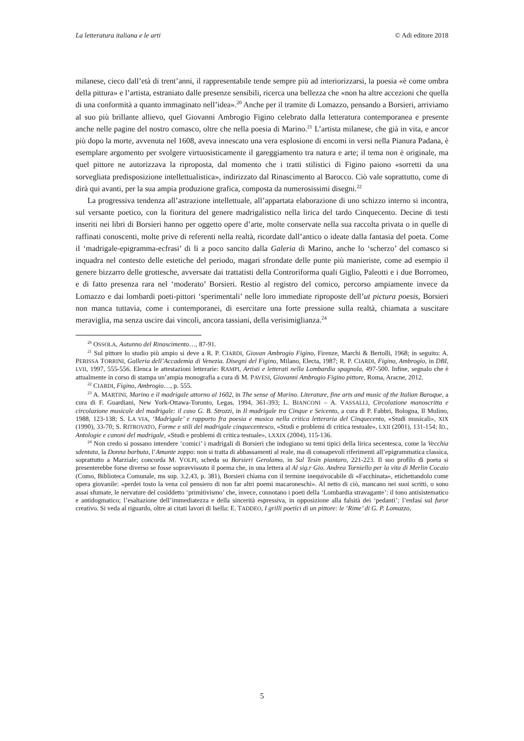La letteratura italiana e le arti © Adi editore 2018
milanese, cieco dall’età di trent’anni, il rappresentabile tende sempre più ad interiorizzarsi, la poesia «è come ombra della pittura» e l’artista, estraniato dalle presenze sensibili, ricerca una bellezza che «non ha altre accezioni che quella di una conformità a quanto immaginato nell’idea».<sup>20</sup> Anche per il tramite di Lomazzo, pensando a Borsieri, arriviamo al suo più brillante allievo, quel Giovanni Ambrogio Figino celebrato dalla letteratura contemporanea e presente anche nelle pagine del nostro comasco, oltre che nella poesia di Marino.<sup>21</sup> L’artista milanese, che già in vita, e ancor più dopo la morte, avvenuta nel 1608, aveva innescato una vera esplosione di encomi in versi nella Pianura Padana, è esemplare argomento per svolgere virtuosisticamente il gareggiamento tra natura e arte; il tema non è originale, ma quel pittore ne autorizzava la riproposta, dal momento che i tratti stilistici di Figino paiono «sorretti da una sorvegliata predisposizione intellettualistica», indirizzato dal Rinascimento al Barocco. Ciò vale soprattutto, come di dirà qui avanti, per la sua ampia produzione grafica, composta da numerosissimi disegni.<sup>22</sup>
La progressiva tendenza all’astrazione intellettuale, all’appartata elaborazione di uno schizzo interno si incontra, sul versante poetico, con la fioritura del genere madrigalistico nella lirica del tardo Cinquecento. Decine di testi inseriti nei libri di Borsieri hanno per oggetto opere d’arte, molte conservate nella sua raccolta privata o in quelle di raffinati conoscenti, molte prive di referenti nella realtà, ricordate dall’antico o ideate dalla fantasia del poeta. Come il ‘madrigale-epigramma-ecfrasi’ di lì a poco sancito dalla Galeria di Marino, anche lo ‘scherzo’ del comasco si inquadra nel contesto delle estetiche del periodo, magari sfrondate delle punte più manieriste, come ad esempio il genere bizzarro delle grottesche, avversate dai trattatisti della Controriforma quali Giglio, Paleotti e i due Borromeo, e di fatto presenza rara nel ‘moderato’ Borsieri. Restio al registro del comico, percorso ampiamente invece da Lomazzo e dai lombardi poeti-pittori ‘sperimentali’ nelle loro immediate riproposte dell’ut pictura poesis, Borsieri non manca tuttavia, come i contemporanei, di esercitare una forte pressione sulla realtà, chiamata a suscitare meraviglia, ma senza uscire dai vincoli, ancora tassiani, della verisimiglianza.<sup>24</sup>
<sup>20</sup> OSSOLA, Autunno del Rinascimento…, 87-91.
<sup>21</sup> Sul pittore lo studio più ampio si deve a R. P. CIARDI, Giovan Ambrogio Figino, Firenze, Marchi & Bertolli, 1968; in seguito: A. PERISSA TORRINI, Galleria dell’Accademia di Venezia. Disegni del Figino, Milano, Electa, 1987; R. P. CIARDI, Figino, Ambrogio, in DBI, LVII, 1997, 555-556. Elenca le attestazioni letterarie: RAMPI, Artisti e letterati nella Lombardia spagnola, 497-500. Infine, segnalo che è attualmente in corso di stampa un’ampia monografia a cura di M. PAVESI, Giovanni Ambrogio Figino pittore, Roma, Aracne, 2012.
<sup>22</sup> CIARDI, Figino, Ambrogio…, p. 555.
<sup>23</sup> A. MARTINI, Marino e il madrigale attorno al 1602, in The sense of Marino. Literature, fine arts and music of the Italian Baroque, a cura di F. Guardiani, New York-Ottawa-Toronto, Legas, 1994, 361-393; L. BIANCONI – A. VASSALLI, Circolazione manoscritta e circolazione musicale del madrigale: il caso G. B. Strozzi, in Il madrigale tra Cinque e Seicento, a cura di P. Fabbri, Bologna, Il Mulino, 1988, 123-138; S. LA VIA, ‘Madrigale’ e rapporto fra poesia e musica nella critica letteraria del Cinquecento, «Studi musicali», XIX (1990), 33-70; S. RITROVATO, Forme e stili del madrigale cinquecentesco, «Studi e problemi di critica testuale», LXII (2001), 131-154; ID., Antologie e canoni del madrigale, «Studi e problemi di critica testuale», LXXIX (2004), 115-136.
<sup>24</sup> Non credo si possano intendere ‘comici’ i madrigali di Borsieri che indugiano su temi tipici della lirica secentesca, come la Vecchia sdentata, la Donna barbuta, l’Amante zoppo: non si tratta di abbassamenti al reale, ma di consapevoli riferimenti all’epigrammatica classica, soprattutto a Marziale; concorda M. VOLPI, scheda su Borsieri Gerolamo, in Sul Tesin piantaro, 221-223. Il suo profilo di poeta si presenterebbe forse diverso se fosse sopravvissuto il poema che, in una lettera al Al sig.r Gio. Andrea Torniello per la vita di Merlin Cocaio (Como, Biblioteca Comunale, ms sup. 3.2.43, p. 381), Borsieri chiama con il termine inequivocabile di «Facchinata», etichettandolo come opera giovanile: «perdei tosto la vena col pensiero di non far altri poemi macaroneschi». Al netto di ciò, mancano nei suoi scritti, o sono assai sfumate, le nervature del cosìddetto ‘primitivismo’ che, invece, connotano i poeti della ‘Lombardia stravagante’: il tono antisistematico e antidogmatico; l’esaltazione dell’immediatezza e della sincerità espressiva, in opposizione alla falsità dei ‘pedanti’; l’enfasi sul furor creativo. Si veda al riguardo, oltre ai citati lavori di Isella: E. TADDEO, I grilli poetici di un pittore: le ‘Rime’ di G. P. Lomazzo,
5